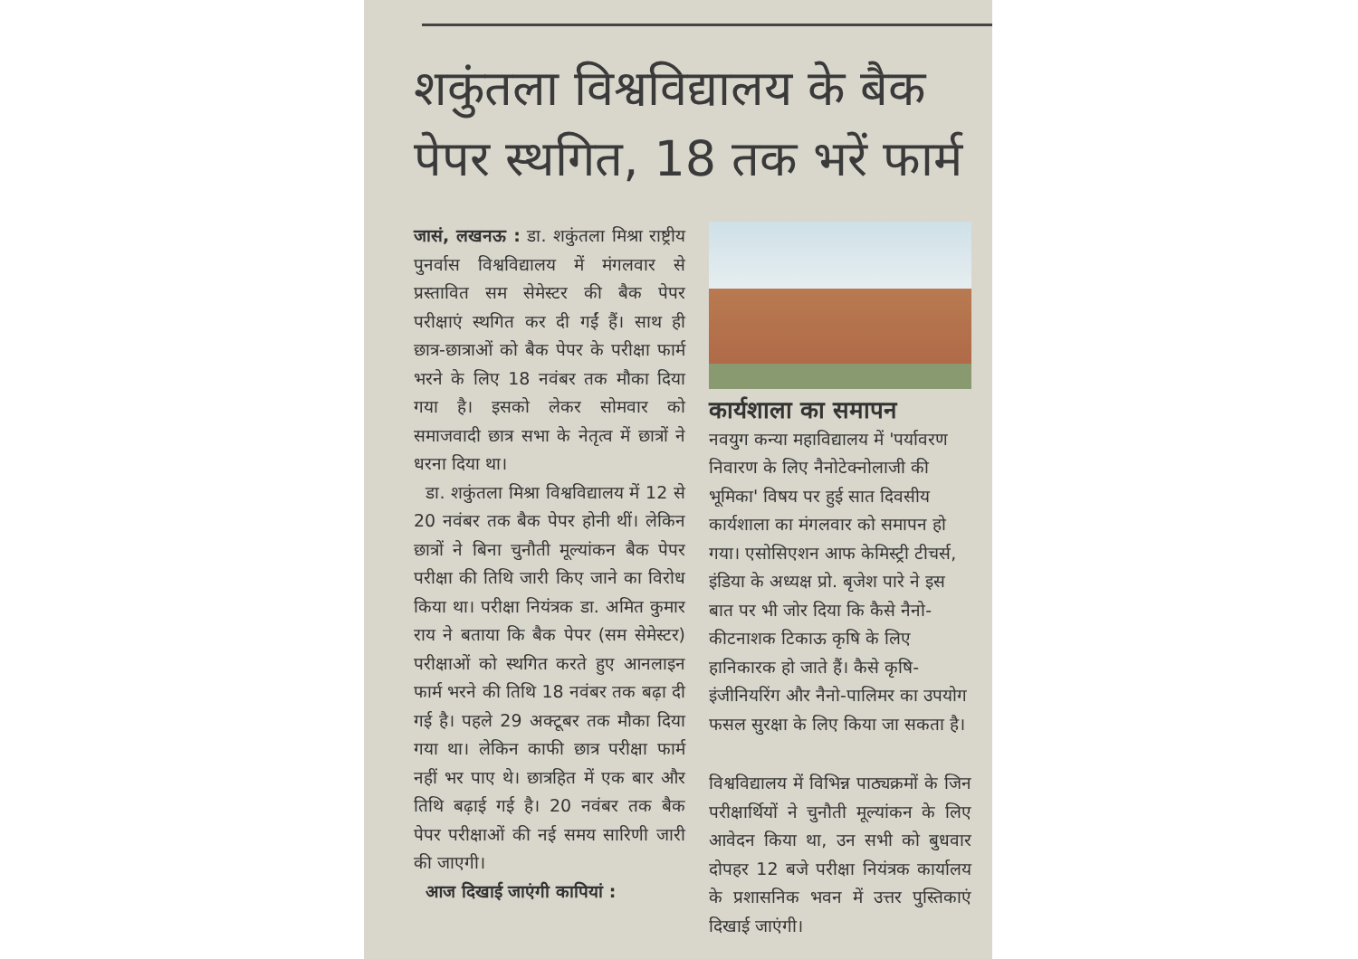शकुंतला विश्वविद्यालय के बैक पेपर स्थगित, 18 तक भरें फार्म
जासं, लखनऊ : डा. शकुंतला मिश्रा राष्ट्रीय पुनर्वास विश्वविद्यालय में मंगलवार से प्रस्तावित सम सेमेस्टर की बैक पेपर परीक्षाएं स्थगित कर दी गईं हैं। साथ ही छात्र-छात्राओं को बैक पेपर के परीक्षा फार्म भरने के लिए 18 नवंबर तक मौका दिया गया है। इसको लेकर सोमवार को समाजवादी छात्र सभा के नेतृत्व में छात्रों ने धरना दिया था।
डा. शकुंतला मिश्रा विश्वविद्यालय में 12 से 20 नवंबर तक बैक पेपर होनी थीं। लेकिन छात्रों ने बिना चुनौती मूल्यांकन बैक पेपर परीक्षा की तिथि जारी किए जाने का विरोध किया था। परीक्षा नियंत्रक डा. अमित कुमार राय ने बताया कि बैक पेपर (सम सेमेस्टर) परीक्षाओं को स्थगित करते हुए आनलाइन फार्म भरने की तिथि 18 नवंबर तक बढ़ा दी गई है। पहले 29 अक्टूबर तक मौका दिया गया था। लेकिन काफी छात्र परीक्षा फार्म नहीं भर पाए थे। छात्रहित में एक बार और तिथि बढ़ाई गई है। 20 नवंबर तक बैक पेपर परीक्षाओं की नई समय सारिणी जारी की जाएगी।
आज दिखाई जाएंगी कापियां :
कार्यशाला का समापन
नवयुग कन्या महाविद्यालय में 'पर्यावरण निवारण के लिए नैनोटेक्नोलाजी की भूमिका' विषय पर हुई सात दिवसीय कार्यशाला का मंगलवार को समापन हो गया। एसोसिएशन आफ केमिस्ट्री टीचर्स, इंडिया के अध्यक्ष प्रो. बृजेश पारे ने इस बात पर भी जोर दिया कि कैसे नैनो-कीटनाशक टिकाऊ कृषि के लिए हानिकारक हो जाते हैं। कैसे कृषि-इंजीनियरिंग और नैनो-पालिमर का उपयोग फसल सुरक्षा के लिए किया जा सकता है।
विश्वविद्यालय में विभिन्न पाठ्यक्रमों के जिन परीक्षार्थियों ने चुनौती मूल्यांकन के लिए आवेदन किया था, उन सभी को बुधवार दोपहर 12 बजे परीक्षा नियंत्रक कार्यालय के प्रशासनिक भवन में उत्तर पुस्तिकाएं दिखाई जाएंगी।